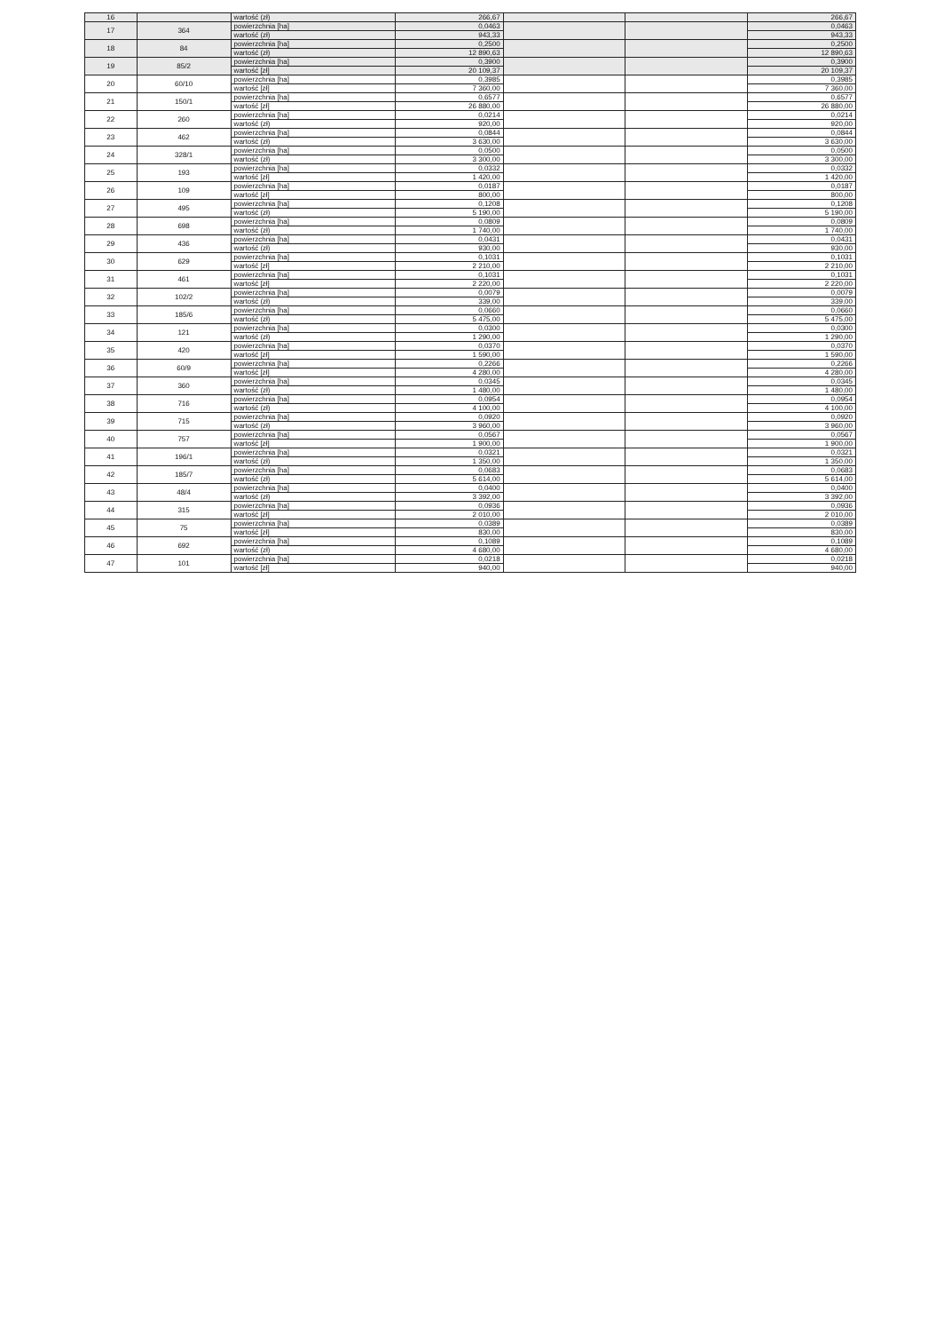| 16 | | wartość (zł) | 266,67 | | | 266,67 |
| 17 | 364 | powierzchnia [ha] | 0,0463 | | | 0,0463 |
| | | wartość (zł) | 943,33 | | | 943,33 |
| 18 | 84 | powierzchnia [ha] | 0,2500 | | | 0,2500 |
| | | wartość (zł) | 12 890,63 | | | 12 890,63 |
| 19 | 85/2 | powierzchnia [ha] | 0,3900 | | | 0,3900 |
| | | wartość [zł] | 20 109,37 | | | 20 109,37 |
| 20 | 60/10 | powierzchnia [ha] | 0,3985 | | | 0,3985 |
| | | wartość [zł] | 7 360,00 | | | 7 360,00 |
| 21 | 150/1 | powierzchnia [ha] | 0,6577 | | | 0,6577 |
| | | wartość [zł] | 26 880,00 | | | 26 880,00 |
| 22 | 260 | powierzchnia [ha] | 0,0214 | | | 0,0214 |
| | | wartość (zł) | 920,00 | | | 920,00 |
| 23 | 462 | powierzchnia [ha] | 0,0844 | | | 0,0844 |
| | | wartość (zł) | 3 630,00 | | | 3 630,00 |
| 24 | 328/1 | powierzchnia [ha] | 0,0500 | | | 0,0500 |
| | | wartość (zł) | 3 300,00 | | | 3 300,00 |
| 25 | 193 | powierzchnia [ha] | 0,0332 | | | 0,0332 |
| | | wartość [zł] | 1 420,00 | | | 1 420,00 |
| 26 | 109 | powierzchnia [ha] | 0,0187 | | | 0,0187 |
| | | wartość [zł] | 800,00 | | | 800,00 |
| 27 | 495 | powierzchnia [ha] | 0,1208 | | | 0,1208 |
| | | wartość (zł) | 5 190,00 | | | 5 190,00 |
| 28 | 698 | powierzchnia [ha] | 0,0809 | | | 0,0809 |
| | | wartość (zł) | 1 740,00 | | | 1 740,00 |
| 29 | 436 | powierzchnia [ha] | 0,0431 | | | 0,0431 |
| | | wartość (zł) | 930,00 | | | 930,00 |
| 30 | 629 | powierzchnia [ha] | 0,1031 | | | 0,1031 |
| | | wartość [zł] | 2 210,00 | | | 2 210,00 |
| 31 | 461 | powierzchnia [ha] | 0,1031 | | | 0,1031 |
| | | wartość [zł] | 2 220,00 | | | 2 220,00 |
| 32 | 102/2 | powierzchnia [ha] | 0,0079 | | | 0,0079 |
| | | wartość (zł) | 339,00 | | | 339,00 |
| 33 | 185/6 | powierzchnia [ha] | 0,0660 | | | 0,0660 |
| | | wartość (zł) | 5 475,00 | | | 5 475,00 |
| 34 | 121 | powierzchnia [ha] | 0,0300 | | | 0,0300 |
| | | wartość (zł) | 1 290,00 | | | 1 290,00 |
| 35 | 420 | powierzchnia [ha] | 0,0370 | | | 0,0370 |
| | | wartość [zł] | 1 590,00 | | | 1 590,00 |
| 36 | 60/9 | powierzchnia [ha] | 0,2266 | | | 0,2266 |
| | | wartość [zł] | 4 280,00 | | | 4 280,00 |
| 37 | 360 | powierzchnia [ha] | 0,0345 | | | 0,0345 |
| | | wartość (zł) | 1 480,00 | | | 1 480,00 |
| 38 | 716 | powierzchnia [ha] | 0,0954 | | | 0,0954 |
| | | wartość (zł) | 4 100,00 | | | 4 100,00 |
| 39 | 715 | powierzchnia [ha] | 0,0920 | | | 0,0920 |
| | | wartość (zł) | 3 960,00 | | | 3 960,00 |
| 40 | 757 | powierzchnia [ha] | 0,0567 | | | 0,0567 |
| | | wartość [zł] | 1 900,00 | | | 1 900,00 |
| 41 | 196/1 | powierzchnia [ha] | 0,0321 | | | 0,0321 |
| | | wartość (zł) | 1 350,00 | | | 1 350,00 |
| 42 | 185/7 | powierzchnia [ha] | 0,0683 | | | 0,0683 |
| | | wartość (zł) | 5 614,00 | | | 5 614,00 |
| 43 | 48/4 | powierzchnia [ha] | 0,0400 | | | 0,0400 |
| | | wartość (zł) | 3 392,00 | | | 3 392,00 |
| 44 | 315 | powierzchnia [ha] | 0,0936 | | | 0,0936 |
| | | wartość [zł] | 2 010,00 | | | 2 010,00 |
| 45 | 75 | powierzchnia [ha] | 0,0389 | | | 0,0389 |
| | | wartość [zł] | 830,00 | | | 830,00 |
| 46 | 692 | powierzchnia [ha] | 0,1089 | | | 0,1089 |
| | | wartość (zł) | 4 680,00 | | | 4 680,00 |
| 47 | 101 | powierzchnia [ha] | 0,0218 | | | 0,0218 |
| | | wartość [zł] | 940,00 | | | 940,00 |